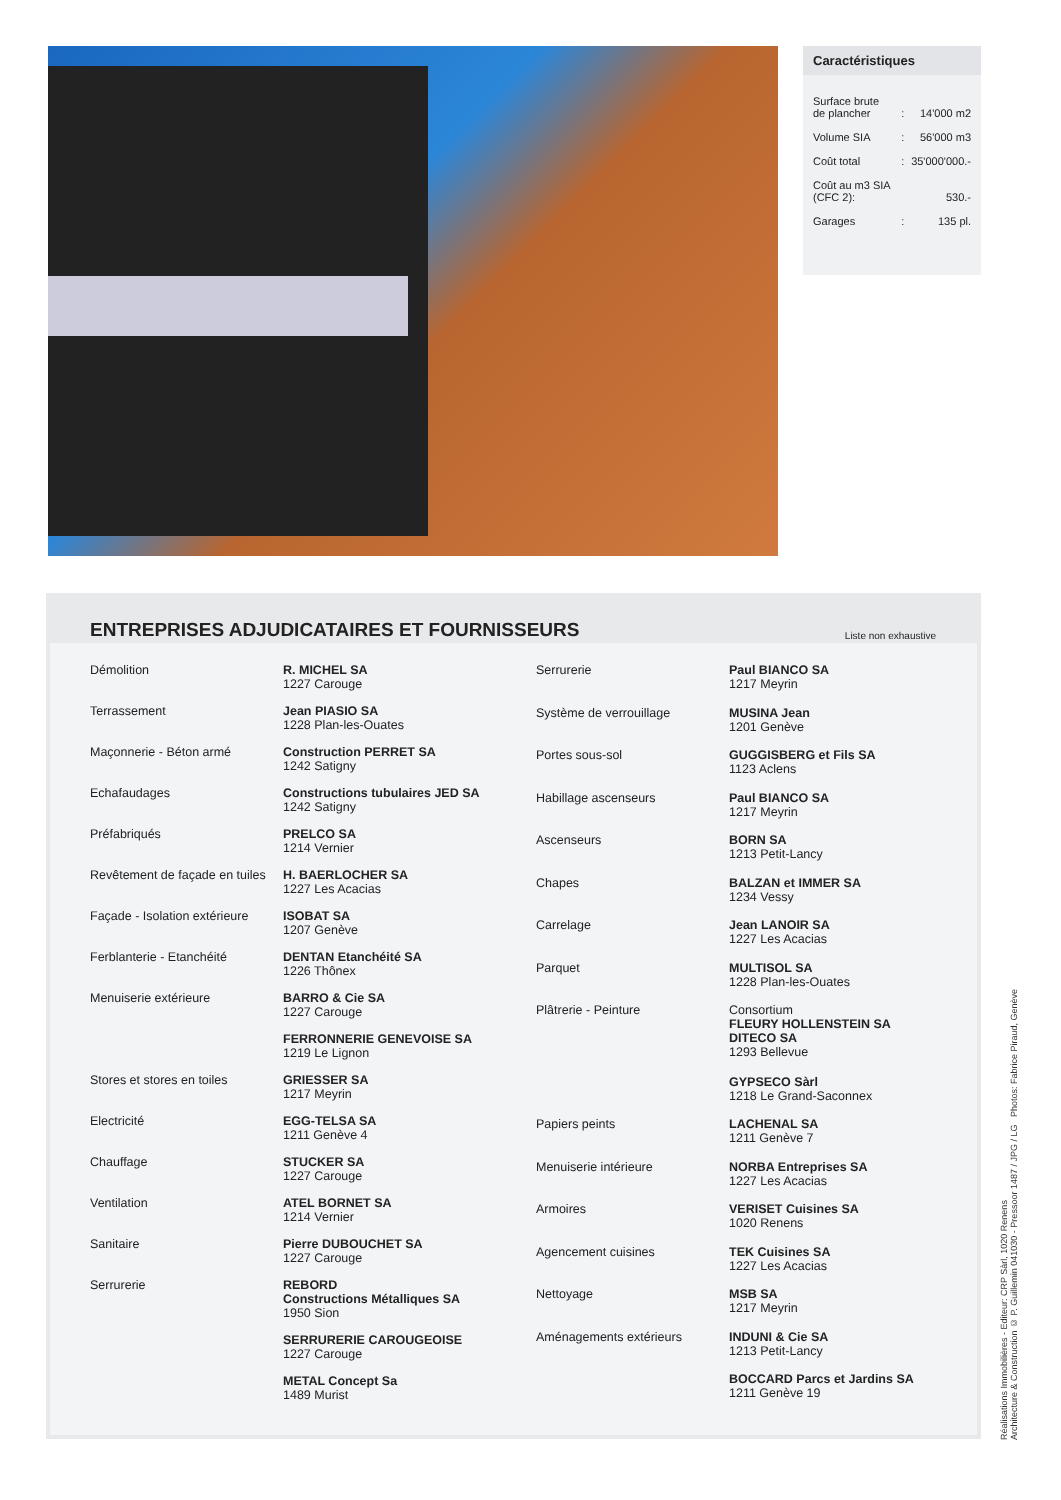Caractéristiques
| Surface brute de plancher | : | 14'000 m2 |
| Volume SIA | : | 56'000 m3 |
| Coût total | : | 35'000'000.- |
| Coût au m3 SIA (CFC 2): | | 530.- |
| Garages | : | 135 pl. |
ENTREPRISES ADJUDICATAIRES ET FOURNISSEURS Liste non exhaustive
| Démolition | R. MICHEL SA 1227 Carouge |
| Terrassement | Jean PIASIO SA 1228 Plan-les-Ouates |
| Maçonnerie - Béton armé | Construction PERRET SA 1242 Satigny |
| Echafaudages | Constructions tubulaires JED SA 1242 Satigny |
| Préfabriqués | PRELCO SA 1214 Vernier |
| Revêtement de façade en tuiles | H. BAERLOCHER SA 1227 Les Acacias |
| Façade - Isolation extérieure | ISOBAT SA 1207 Genève |
| Ferblanterie - Etanchéité | DENTAN Etanchéité SA 1226 Thônex |
| Menuiserie extérieure | BARRO & Cie SA 1227 Carouge |
| | FERRONNERIE GENEVOISE SA 1219 Le Lignon |
| Stores et stores en toiles | GRIESSER SA 1217 Meyrin |
| Electricité | EGG-TELSA SA 1211 Genève 4 |
| Chauffage | STUCKER SA 1227 Carouge |
| Ventilation | ATEL BORNET SA 1214 Vernier |
| Sanitaire | Pierre DUBOUCHET SA 1227 Carouge |
| Serrurerie | REBORD Constructions Métalliques SA 1950 Sion |
| | SERRURERIE CAROUGEOISE 1227 Carouge |
| | METAL Concept Sa 1489 Murist |
| Serrurerie | Paul BIANCO SA 1217 Meyrin |
| Système de verrouillage | MUSINA Jean 1201 Genève |
| Portes sous-sol | GUGGISBERG et Fils SA 1123 Aclens |
| Habillage ascenseurs | Paul BIANCO SA 1217 Meyrin |
| Ascenseurs | BORN SA 1213 Petit-Lancy |
| Chapes | BALZAN et IMMER SA 1234 Vessy |
| Carrelage | Jean LANOIR SA 1227 Les Acacias |
| Parquet | MULTISOL SA 1228 Plan-les-Ouates |
| Plâtrerie - Peinture | Consortium FLEURY HOLLENSTEIN SA DITECO SA 1293 Bellevue |
| | GYPSECO Sàrl 1218 Le Grand-Saconnex |
| Papiers peints | LACHENAL SA 1211 Genève 7 |
| Menuiserie intérieure | NORBA Entreprises SA 1227 Les Acacias |
| Armoires | VERISET Cuisines SA 1020 Renens |
| Agencement cuisines | TEK Cuisines SA 1227 Les Acacias |
| Nettoyage | MSB SA 1217 Meyrin |
| Aménagements extérieurs | INDUNI & Cie SA 1213 Petit-Lancy |
| | BOCCARD Parcs et Jardins SA 1211 Genève 19 |
Réalisations Immobilières - Editeur: CRP Sàrl, 1020 Renens
Architecture & Construction © P. Guillemin 041030 - Pressoor 1487 / JPG / LG Photos: Fabrice Piraud, Genève